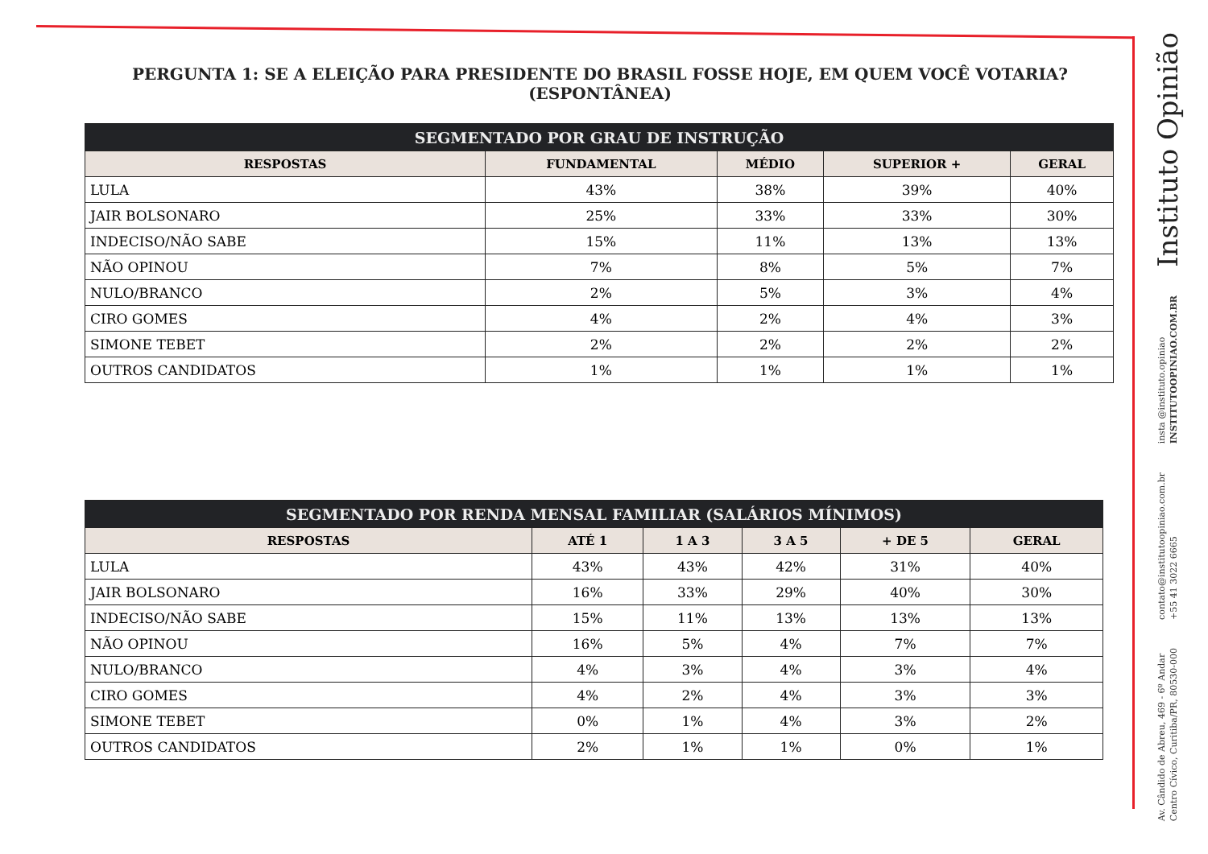PERGUNTA 1: SE A ELEIÇÃO PARA PRESIDENTE DO BRASIL FOSSE HOJE, EM QUEM VOCÊ VOTARIA? (ESPONTÂNEA)
| SEGMENTADO POR GRAU DE INSTRUÇÃO | | | | |
| --- | --- | --- | --- | --- |
| RESPOSTAS | FUNDAMENTAL | MÉDIO | SUPERIOR + | GERAL |
| LULA | 43% | 38% | 39% | 40% |
| JAIR BOLSONARO | 25% | 33% | 33% | 30% |
| INDECISO/NÃO SABE | 15% | 11% | 13% | 13% |
| NÃO OPINOU | 7% | 8% | 5% | 7% |
| NULO/BRANCO | 2% | 5% | 3% | 4% |
| CIRO GOMES | 4% | 2% | 4% | 3% |
| SIMONE TEBET | 2% | 2% | 2% | 2% |
| OUTROS CANDIDATOS | 1% | 1% | 1% | 1% |
| SEGMENTADO POR RENDA MENSAL FAMILIAR (SALÁRIOS MÍNIMOS) | | | | | |
| --- | --- | --- | --- | --- | --- |
| RESPOSTAS | ATÉ 1 | 1 A 3 | 3 A 5 | + DE 5 | GERAL |
| LULA | 43% | 43% | 42% | 31% | 40% |
| JAIR BOLSONARO | 16% | 33% | 29% | 40% | 30% |
| INDECISO/NÃO SABE | 15% | 11% | 13% | 13% | 13% |
| NÃO OPINOU | 16% | 5% | 4% | 7% | 7% |
| NULO/BRANCO | 4% | 3% | 4% | 3% | 4% |
| CIRO GOMES | 4% | 2% | 4% | 3% | 3% |
| SIMONE TEBET | 0% | 1% | 4% | 3% | 2% |
| OUTROS CANDIDATOS | 2% | 1% | 1% | 0% | 1% |
Instituto Opinião
insta @instituto.opiniao
INSTITUTOOPINIAO.COM.BR
contato@institutoopiniao.com.br
+55 41 3022 6665
Av. Cândido de Abreu, 469 - 6º Andar
Centro Cívico, Curitiba/PR, 80530-000